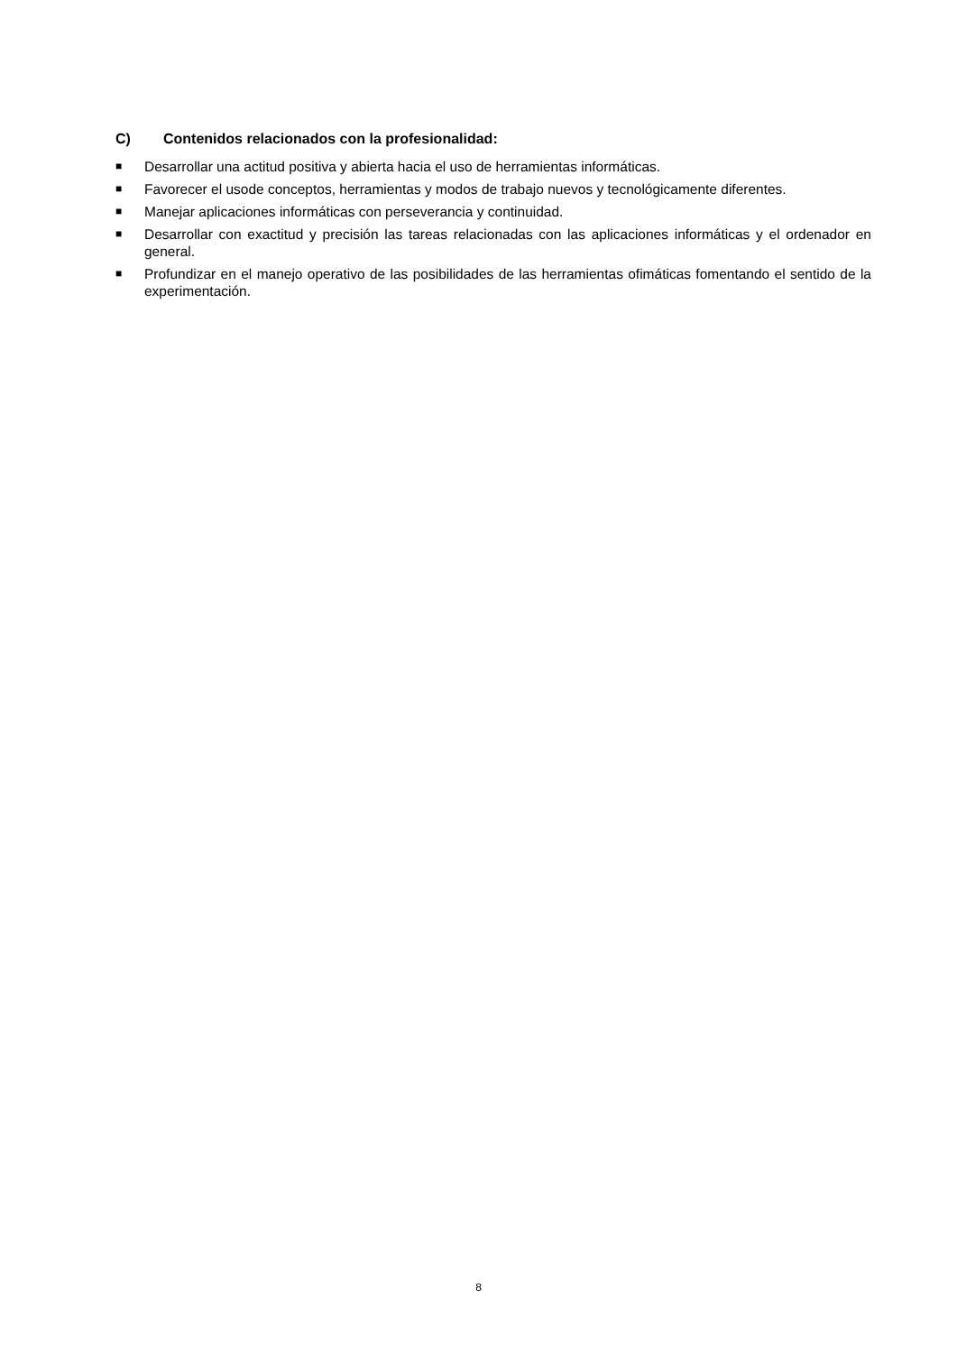C) Contenidos relacionados con la profesionalidad:
■ Desarrollar una actitud positiva y abierta hacia el uso de herramientas informáticas.
■ Favorecer el usode conceptos, herramientas y modos de trabajo nuevos y tecnológicamente diferentes.
■ Manejar aplicaciones informáticas con perseverancia y continuidad.
■ Desarrollar con exactitud y precisión las tareas relacionadas con las aplicaciones informáticas y el ordenador en general.
■ Profundizar en el manejo operativo de las posibilidades de las herramientas ofimáticas fomentando el sentido de la experimentación.
8